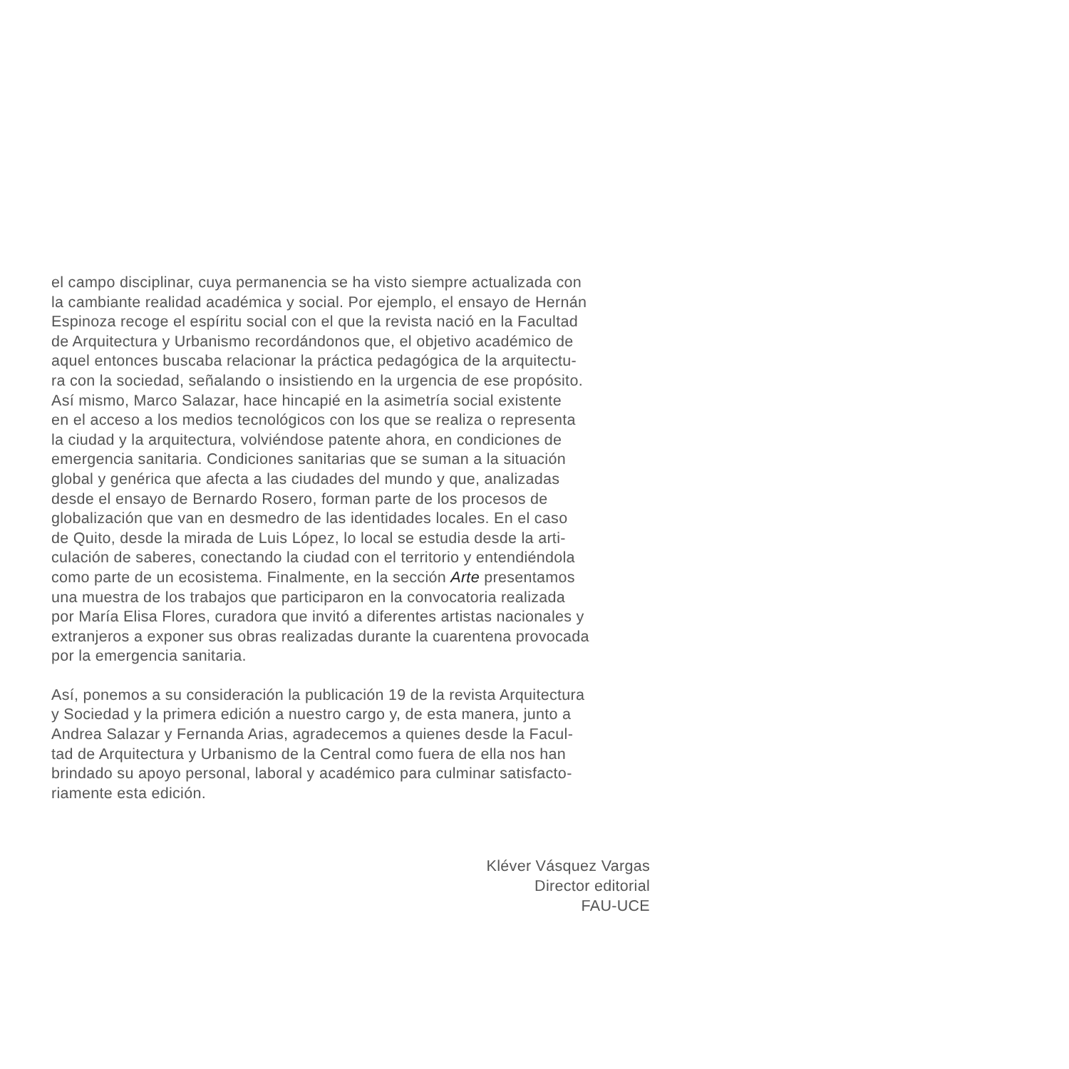el campo disciplinar, cuya permanencia se ha visto siempre actualizada con
la cambiante realidad académica y social. Por ejemplo, el ensayo de Hernán
Espinoza recoge el espíritu social con el que la revista nació en la Facultad
de Arquitectura y Urbanismo recordándonos que, el objetivo académico de
aquel entonces buscaba relacionar la práctica pedagógica de la arquitectu-
ra con la sociedad, señalando o insistiendo en la urgencia de ese propósito.
Así mismo, Marco Salazar, hace hincapié en la asimetría social existente
en el acceso a los medios tecnológicos con los que se realiza o representa
la ciudad y la arquitectura, volviéndose patente ahora, en condiciones de
emergencia sanitaria. Condiciones sanitarias que se suman a la situación
global y genérica que afecta a las ciudades del mundo y que, analizadas
desde el ensayo de Bernardo Rosero, forman parte de los procesos de
globalización que van en desmedro de las identidades locales. En el caso
de Quito, desde la mirada de Luis López, lo local se estudia desde la arti-
culación de saberes, conectando la ciudad con el territorio y entendiéndola
como parte de un ecosistema. Finalmente, en la sección Arte presentamos
una muestra de los trabajos que participaron en la convocatoria realizada
por María Elisa Flores, curadora que invitó a diferentes artistas nacionales y
extranjeros a exponer sus obras realizadas durante la cuarentena provocada
por la emergencia sanitaria.
Así, ponemos a su consideración la publicación 19 de la revista Arquitectura
y Sociedad y la primera edición a nuestro cargo y, de esta manera, junto a
Andrea Salazar y Fernanda Arias, agradecemos a quienes desde la Facul-
tad de Arquitectura y Urbanismo de la Central como fuera de ella nos han
brindado su apoyo personal, laboral y académico para culminar satisfacto-
riamente esta edición.
Kléver Vásquez Vargas
Director editorial
FAU-UCE